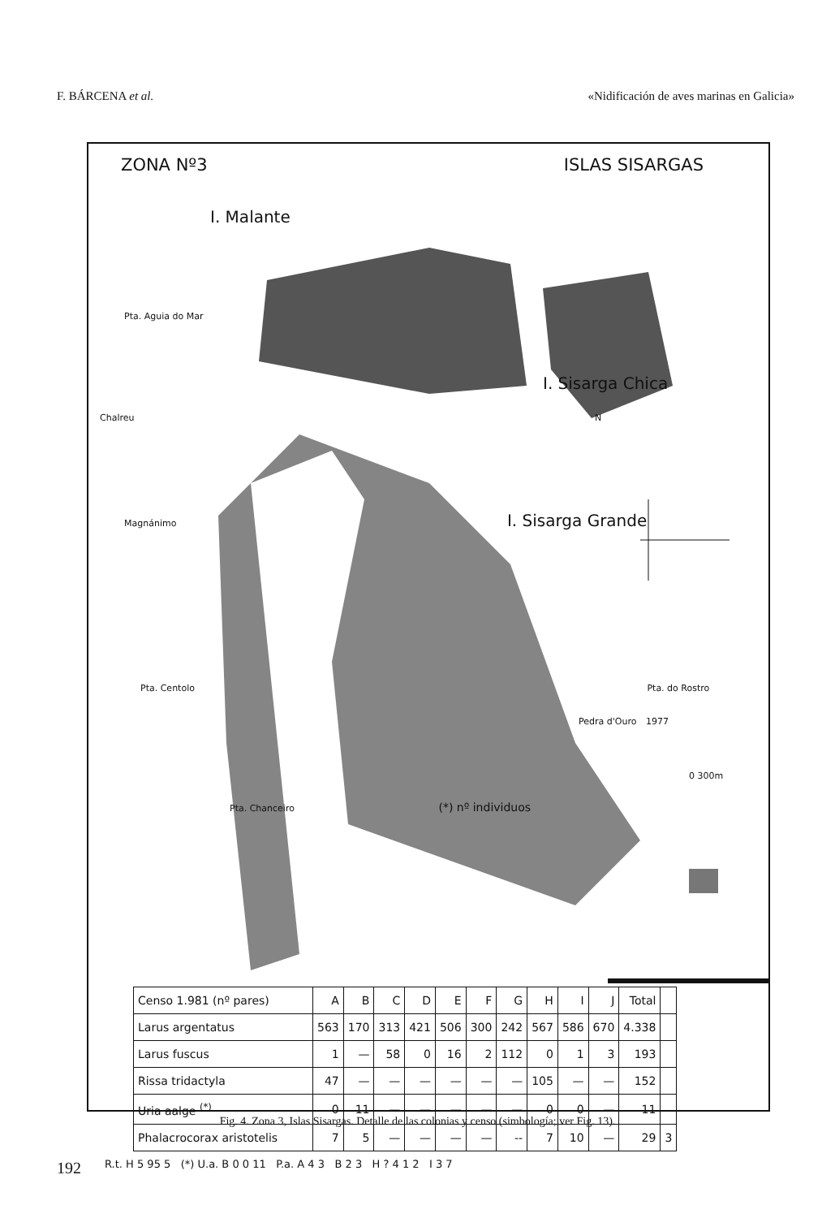F. BÁRCENA et al. «Nidificación de aves marinas en Galicia»
ZONA Nº3 ISLAS SISARGAS
I. Malante
Pta. Aguia do Mar
I. Sisarga Chica
Chalreu N
Magnánimo I. Sisarga Grande
Pta. Centolo Pta. do Rostro
Pedra d'Ouro 1977
0 300m
Pta. Chanceiro (*) nº individuos
| Censo 1.981 (nº pares) | A | B | C | D | E | F | G | H | I | J | Total | |
| --- | --- | --- | --- | --- | --- | --- | --- | --- | --- | --- | --- | --- |
| Larus argentatus | 563 | 170 | 313 | 421 | 506 | 300 | 242 | 567 | 586 | 670 | 4.338 | |
| Larus fuscus | 1 | — | 58 | 0 | 16 | 2 | 112 | 0 | 1 | 3 | 193 | |
| Rissa tridactyla | 47 | — | — | — | — | — | — | 105 | — | — | 152 | |
| Uria aalge <sup>(*)</sup> | 0 | 11 | — | — | — | — | — | 0 | 0 | — | 11 | |
| Phalacrocorax aristotelis | 7 | 5 | — | — | — | — | -- | 7 | 10 | — | 29 | 3 |
R.t. H 5 95 5 (*) U.a. B 0 0 11 P.a. A 4 3 B 2 3 H ? 4 1 2 I 3 7
Fig. 4. Zona 3, Islas Sisargas. Detalle de las colonias y censo (simbología; ver Fig. 13).
192